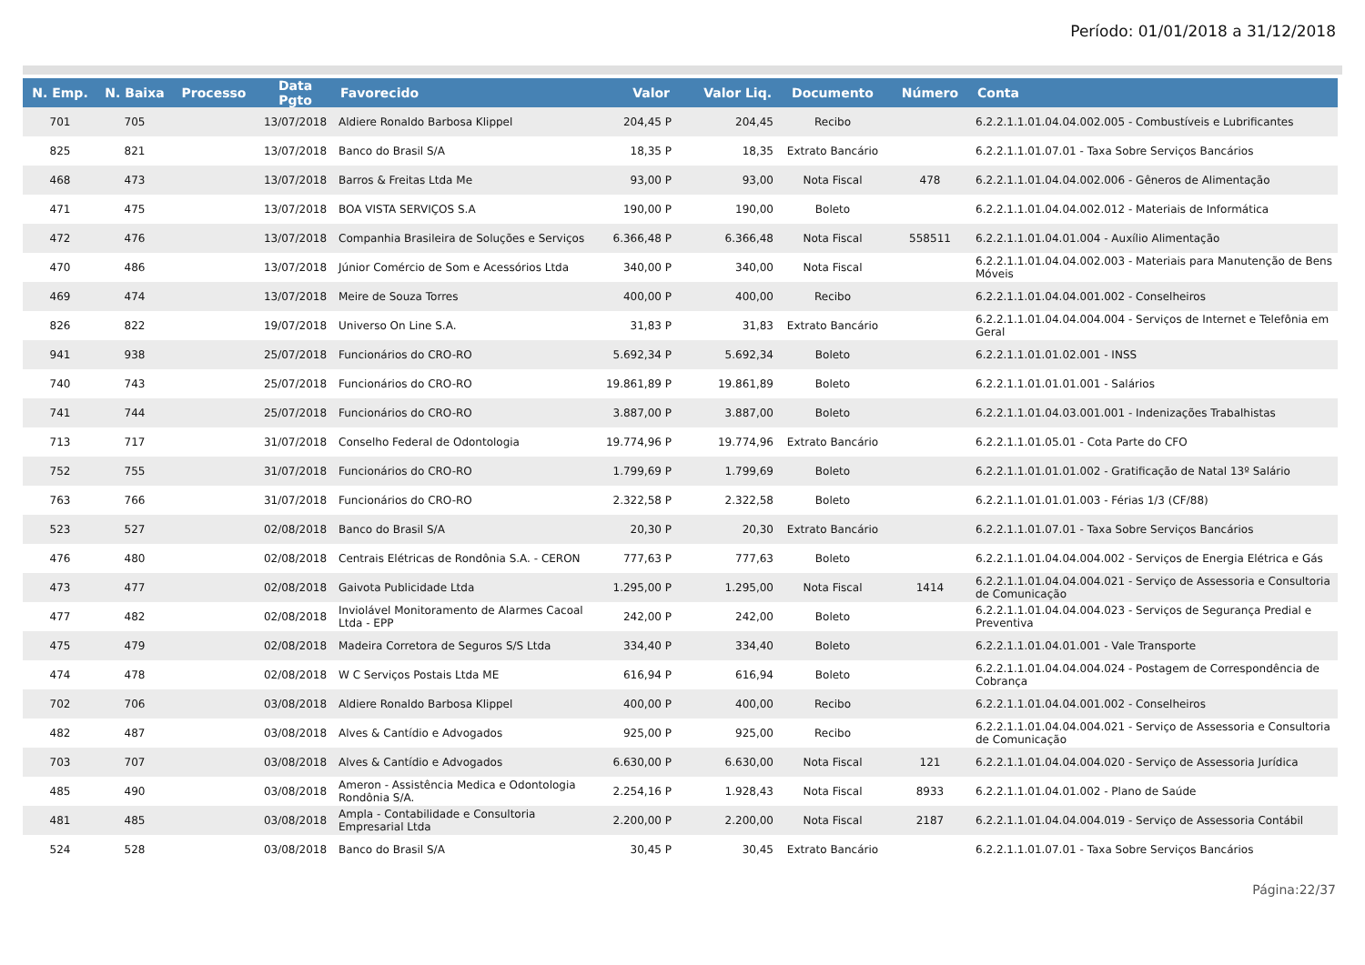Período: 01/01/2018 a 31/12/2018
| N. Emp. | N. Baixa | Processo | Data Pgto | Favorecido | Valor | Valor Liq. | Documento | Número | Conta |
| --- | --- | --- | --- | --- | --- | --- | --- | --- | --- |
| 701 | 705 | | 13/07/2018 | Aldiere Ronaldo Barbosa Klippel | 204,45 P | 204,45 | Recibo | | 6.2.2.1.1.01.04.04.002.005 - Combustíveis e Lubrificantes |
| 825 | 821 | | 13/07/2018 | Banco do Brasil S/A | 18,35 P | 18,35 | Extrato Bancário | | 6.2.2.1.1.01.07.01 - Taxa Sobre Serviços Bancários |
| 468 | 473 | | 13/07/2018 | Barros & Freitas Ltda Me | 93,00 P | 93,00 | Nota Fiscal | 478 | 6.2.2.1.1.01.04.04.002.006 - Gêneros de Alimentação |
| 471 | 475 | | 13/07/2018 | BOA VISTA SERVIÇOS S.A | 190,00 P | 190,00 | Boleto | | 6.2.2.1.1.01.04.04.002.012 - Materiais de Informática |
| 472 | 476 | | 13/07/2018 | Companhia Brasileira de Soluções e Serviços | 6.366,48 P | 6.366,48 | Nota Fiscal | 558511 | 6.2.2.1.1.01.04.01.004 - Auxílio Alimentação |
| 470 | 486 | | 13/07/2018 | Júnior Comércio de Som e Acessórios Ltda | 340,00 P | 340,00 | Nota Fiscal | | 6.2.2.1.1.01.04.04.002.003 - Materiais para Manutenção de Bens Móveis |
| 469 | 474 | | 13/07/2018 | Meire de Souza Torres | 400,00 P | 400,00 | Recibo | | 6.2.2.1.1.01.04.04.001.002 - Conselheiros |
| 826 | 822 | | 19/07/2018 | Universo On Line S.A. | 31,83 P | 31,83 | Extrato Bancário | | 6.2.2.1.1.01.04.04.004.004 - Serviços de Internet e Telefônia em Geral |
| 941 | 938 | | 25/07/2018 | Funcionários do CRO-RO | 5.692,34 P | 5.692,34 | Boleto | | 6.2.2.1.1.01.01.02.001 - INSS |
| 740 | 743 | | 25/07/2018 | Funcionários do CRO-RO | 19.861,89 P | 19.861,89 | Boleto | | 6.2.2.1.1.01.01.01.001 - Salários |
| 741 | 744 | | 25/07/2018 | Funcionários do CRO-RO | 3.887,00 P | 3.887,00 | Boleto | | 6.2.2.1.1.01.04.03.001.001 - Indenizações Trabalhistas |
| 713 | 717 | | 31/07/2018 | Conselho Federal de Odontologia | 19.774,96 P | 19.774,96 | Extrato Bancário | | 6.2.2.1.1.01.05.01 - Cota Parte do CFO |
| 752 | 755 | | 31/07/2018 | Funcionários do CRO-RO | 1.799,69 P | 1.799,69 | Boleto | | 6.2.2.1.1.01.01.01.002 - Gratificação de Natal 13º Salário |
| 763 | 766 | | 31/07/2018 | Funcionários do CRO-RO | 2.322,58 P | 2.322,58 | Boleto | | 6.2.2.1.1.01.01.01.003 - Férias 1/3 (CF/88) |
| 523 | 527 | | 02/08/2018 | Banco do Brasil S/A | 20,30 P | 20,30 | Extrato Bancário | | 6.2.2.1.1.01.07.01 - Taxa Sobre Serviços Bancários |
| 476 | 480 | | 02/08/2018 | Centrais Elétricas de Rondônia S.A. - CERON | 777,63 P | 777,63 | Boleto | | 6.2.2.1.1.01.04.04.004.002 - Serviços de Energia Elétrica e Gás |
| 473 | 477 | | 02/08/2018 | Gaivota Publicidade Ltda | 1.295,00 P | 1.295,00 | Nota Fiscal | 1414 | 6.2.2.1.1.01.04.04.004.021 - Serviço de Assessoria e Consultoria de Comunicação |
| 477 | 482 | | 02/08/2018 | Inviolável Monitoramento de Alarmes Cacoal Ltda - EPP | 242,00 P | 242,00 | Boleto | | 6.2.2.1.1.01.04.04.004.023 - Serviços de Segurança Predial e Preventiva |
| 475 | 479 | | 02/08/2018 | Madeira Corretora de Seguros S/S Ltda | 334,40 P | 334,40 | Boleto | | 6.2.2.1.1.01.04.01.001 - Vale Transporte |
| 474 | 478 | | 02/08/2018 | W C Serviços Postais Ltda ME | 616,94 P | 616,94 | Boleto | | 6.2.2.1.1.01.04.04.004.024 - Postagem de Correspondência de Cobrança |
| 702 | 706 | | 03/08/2018 | Aldiere Ronaldo Barbosa Klippel | 400,00 P | 400,00 | Recibo | | 6.2.2.1.1.01.04.04.001.002 - Conselheiros |
| 482 | 487 | | 03/08/2018 | Alves & Cantídio e Advogados | 925,00 P | 925,00 | Recibo | | 6.2.2.1.1.01.04.04.004.021 - Serviço de Assessoria e Consultoria de Comunicação |
| 703 | 707 | | 03/08/2018 | Alves & Cantídio e Advogados | 6.630,00 P | 6.630,00 | Nota Fiscal | 121 | 6.2.2.1.1.01.04.04.004.020 - Serviço de Assessoria Jurídica |
| 485 | 490 | | 03/08/2018 | Ameron - Assistência Medica e Odontologia Rondônia S/A. | 2.254,16 P | 1.928,43 | Nota Fiscal | 8933 | 6.2.2.1.1.01.04.01.002 - Plano de Saúde |
| 481 | 485 | | 03/08/2018 | Ampla - Contabilidade e Consultoria Empresarial Ltda | 2.200,00 P | 2.200,00 | Nota Fiscal | 2187 | 6.2.2.1.1.01.04.04.004.019 - Serviço de Assessoria Contábil |
| 524 | 528 | | 03/08/2018 | Banco do Brasil S/A | 30,45 P | 30,45 | Extrato Bancário | | 6.2.2.1.1.01.07.01 - Taxa Sobre Serviços Bancários |
Página:22/37